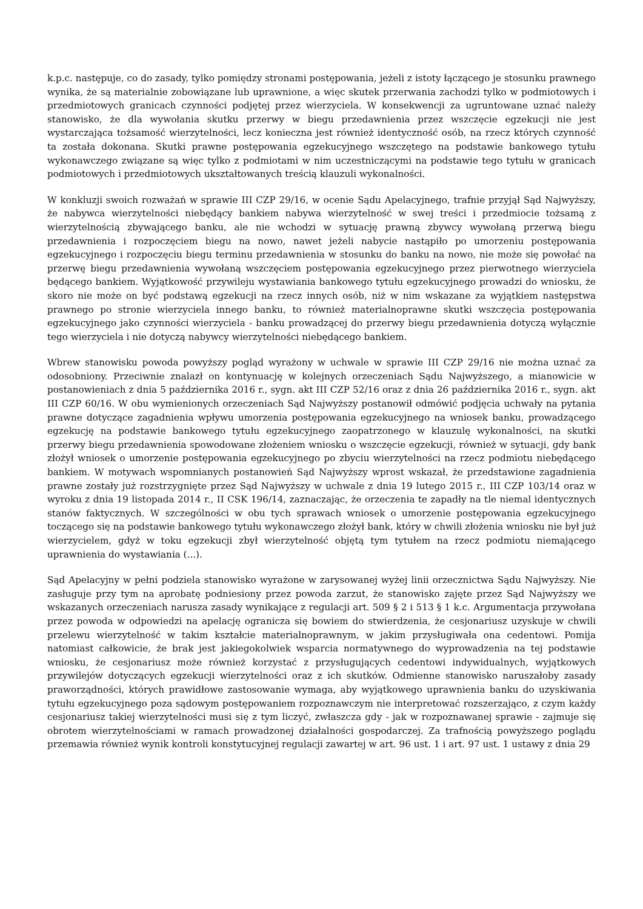k.p.c. następuje, co do zasady, tylko pomiędzy stronami postępowania, jeżeli z istoty łączącego je stosunku prawnego wynika, że są materialnie zobowiązane lub uprawnione, a więc skutek przerwania zachodzi tylko w podmiotowych i przedmiotowych granicach czynności podjętej przez wierzyciela. W konsekwencji za ugruntowane uznać należy stanowisko, że dla wywołania skutku przerwy w biegu przedawnienia przez wszczęcie egzekucji nie jest wystarczająca tożsamość wierzytelności, lecz konieczna jest również identyczność osób, na rzecz których czynność ta została dokonana. Skutki prawne postępowania egzekucyjnego wszczętego na podstawie bankowego tytułu wykonawczego związane są więc tylko z podmiotami w nim uczestniczącymi na podstawie tego tytułu w granicach podmiotowych i przedmiotowych ukształtowanych treścią klauzuli wykonalności.
W konkluzji swoich rozważań w sprawie III CZP 29/16, w ocenie Sądu Apelacyjnego, trafnie przyjął Sąd Najwyższy, że nabywca wierzytelności niebędący bankiem nabywa wierzytelność w swej treści i przedmiocie tożsamą z wierzytelnością zbywającego banku, ale nie wchodzi w sytuację prawną zbywcy wywołaną przerwą biegu przedawnienia i rozpoczęciem biegu na nowo, nawet jeżeli nabycie nastąpiło po umorzeniu postępowania egzekucyjnego i rozpoczęciu biegu terminu przedawnienia w stosunku do banku na nowo, nie może się powołać na przerwę biegu przedawnienia wywołaną wszczęciem postępowania egzekucyjnego przez pierwotnego wierzyciela będącego bankiem. Wyjątkowość przywileju wystawiania bankowego tytułu egzekucyjnego prowadzi do wniosku, że skoro nie może on być podstawą egzekucji na rzecz innych osób, niż w nim wskazane za wyjątkiem następstwa prawnego po stronie wierzyciela innego banku, to również materialnoprawne skutki wszczęcia postępowania egzekucyjnego jako czynności wierzyciela - banku prowadzącej do przerwy biegu przedawnienia dotyczą wyłącznie tego wierzyciela i nie dotyczą nabywcy wierzytelności niebędącego bankiem.
Wbrew stanowisku powoda powyższy pogląd wyrażony w uchwale w sprawie III CZP 29/16 nie można uznać za odosobniony. Przeciwnie znalazł on kontynuację w kolejnych orzeczeniach Sądu Najwyższego, a mianowicie w postanowieniach z dnia 5 października 2016 r., sygn. akt III CZP 52/16 oraz z dnia 26 października 2016 r., sygn. akt III CZP 60/16. W obu wymienionych orzeczeniach Sąd Najwyższy postanowił odmówić podjęcia uchwały na pytania prawne dotyczące zagadnienia wpływu umorzenia postępowania egzekucyjnego na wniosek banku, prowadzącego egzekucję na podstawie bankowego tytułu egzekucyjnego zaopatrzonego w klauzulę wykonalności, na skutki przerwy biegu przedawnienia spowodowane złożeniem wniosku o wszczęcie egzekucji, również w sytuacji, gdy bank złożył wniosek o umorzenie postępowania egzekucyjnego po zbyciu wierzytelności na rzecz podmiotu niebędącego bankiem. W motywach wspomnianych postanowień Sąd Najwyższy wprost wskazał, że przedstawione zagadnienia prawne zostały już rozstrzygnięte przez Sąd Najwyższy w uchwale z dnia 19 lutego 2015 r., III CZP 103/14 oraz w wyroku z dnia 19 listopada 2014 r., II CSK 196/14, zaznaczając, że orzeczenia te zapadły na tle niemal identycznych stanów faktycznych. W szczególności w obu tych sprawach wniosek o umorzenie postępowania egzekucyjnego toczącego się na podstawie bankowego tytułu wykonawczego złożył bank, który w chwili złożenia wniosku nie był już wierzycielem, gdyż w toku egzekucji zbył wierzytelność objętą tym tytułem na rzecz podmiotu niemającego uprawnienia do wystawiania (...).
Sąd Apelacyjny w pełni podziela stanowisko wyrażone w zarysowanej wyżej linii orzecznictwa Sądu Najwyższy. Nie zasługuje przy tym na aprobatę podniesiony przez powoda zarzut, że stanowisko zajęte przez Sąd Najwyższy we wskazanych orzeczeniach narusza zasady wynikające z regulacji art. 509 § 2 i 513 § 1 k.c. Argumentacja przywołana przez powoda w odpowiedzi na apelację ogranicza się bowiem do stwierdzenia, że cesjonariusz uzyskuje w chwili przelewu wierzytelność w takim kształcie materialnoprawnym, w jakim przysługiwała ona cedentowi. Pomija natomiast całkowicie, że brak jest jakiegokolwiek wsparcia normatywnego do wyprowadzenia na tej podstawie wniosku, że cesjonariusz może również korzystać z przysługujących cedentowi indywidualnych, wyjątkowych przywilejów dotyczących egzekucji wierzytelności oraz z ich skutków. Odmienne stanowisko naruszałoby zasady praworządności, których prawidłowe zastosowanie wymaga, aby wyjątkowego uprawnienia banku do uzyskiwania tytułu egzekucyjnego poza sądowym postępowaniem rozpoznawczym nie interpretować rozszerzająco, z czym każdy cesjonariusz takiej wierzytelności musi się z tym liczyć, zwłaszcza gdy - jak w rozpoznawanej sprawie - zajmuje się obrotem wierzytelnościami w ramach prowadzonej działalności gospodarczej. Za trafnością powyższego poglądu przemawia również wynik kontroli konstytucyjnej regulacji zawartej w art. 96 ust. 1 i art. 97 ust. 1 ustawy z dnia 29